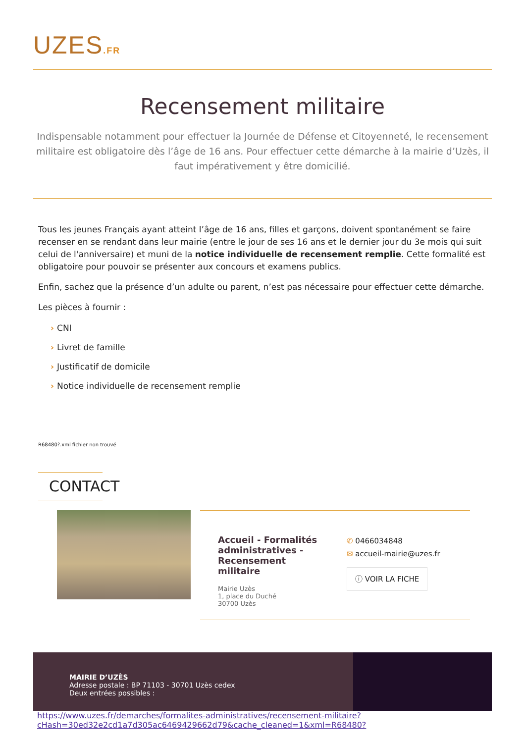UZES.FR
Recensement militaire
Indispensable notamment pour effectuer la Journée de Défense et Citoyenneté, le recensement militaire est obligatoire dès l’âge de 16 ans. Pour effectuer cette démarche à la mairie d’Uzès, il faut impérativement y être domicilié.
Tous les jeunes Français ayant atteint l’âge de 16 ans, filles et garçons, doivent spontanément se faire recenser en se rendant dans leur mairie (entre le jour de ses 16 ans et le dernier jour du 3e mois qui suit celui de l'anniversaire) et muni de la notice individuelle de recensement remplie. Cette formalité est obligatoire pour pouvoir se présenter aux concours et examens publics.
Enfin, sachez que la présence d’un adulte ou parent, n’est pas nécessaire pour effectuer cette démarche.
Les pièces à fournir :
› CNI
› Livret de famille
› Justificatif de domicile
› Notice individuelle de recensement remplie
R68480?.xml fichier non trouvé
CONTACT
Accueil - Formalités administratives - Recensement militaire
Mairie Uzès
1, place du Duché
30700 Uzès
✆ 0466034848
✉ accueil-mairie@uzes.fr
ⓘ VOIR LA FICHE
MAIRIE D’UZÈS
Adresse postale : BP 71103 - 30701 Uzès cedex
Deux entrées possibles :
https://www.uzes.fr/demarches/formalites-administratives/recensement-militaire?cHash=30ed32e2cd1a7d305ac6469429662d79&cache_cleaned=1&xml=R68480?